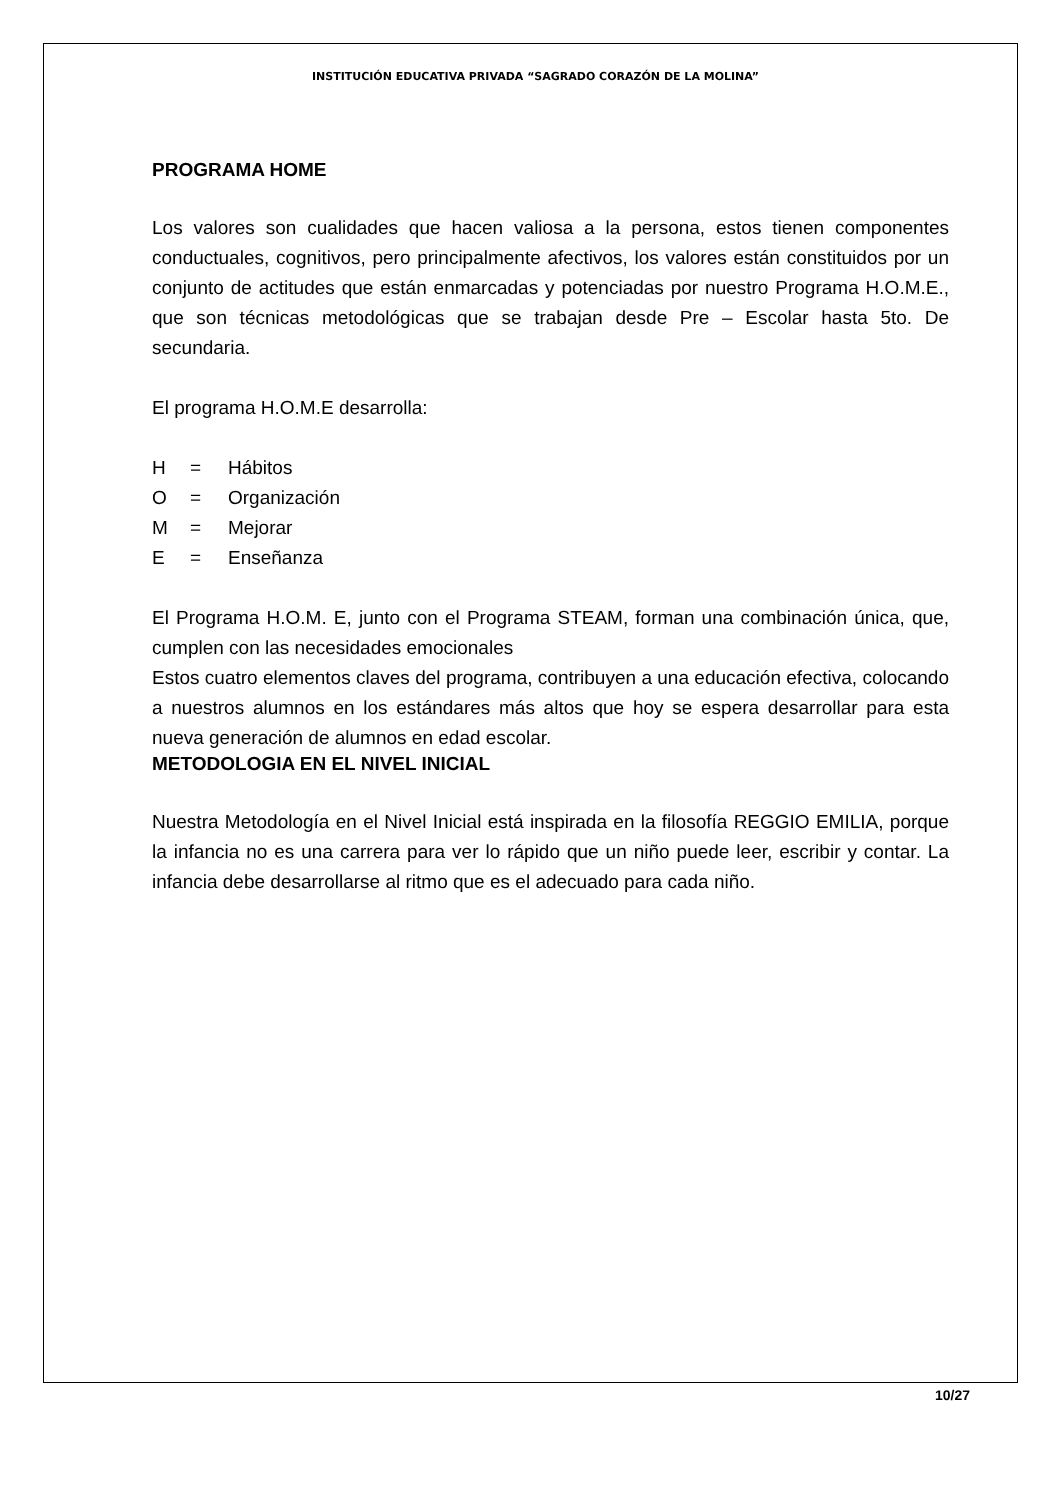INSTITUCIÓN EDUCATIVA PRIVADA “SAGRADO CORAZÓN DE LA MOLINA”
PROGRAMA HOME
Los valores son cualidades que hacen valiosa a la persona, estos tienen componentes conductuales, cognitivos, pero principalmente afectivos, los valores están constituidos por un conjunto de actitudes que están enmarcadas y potenciadas por nuestro Programa H.O.M.E., que son técnicas metodológicas que se trabajan desde Pre – Escolar hasta 5to. De secundaria.
El programa H.O.M.E desarrolla:
H = Hábitos
O = Organización
M = Mejorar
E = Enseñanza
El Programa H.O.M. E, junto con el Programa STEAM, forman una combinación única, que, cumplen con las necesidades emocionales
Estos cuatro elementos claves del programa, contribuyen a una educación efectiva, colocando a nuestros alumnos en los estándares más altos que hoy se espera desarrollar para esta nueva generación de alumnos en edad escolar.
METODOLOGIA EN EL NIVEL INICIAL
Nuestra Metodología en el Nivel Inicial está inspirada en la filosofía REGGIO EMILIA, porque la infancia no es una carrera para ver lo rápido que un niño puede leer, escribir y contar. La infancia debe desarrollarse al ritmo que es el adecuado para cada niño.
10/27